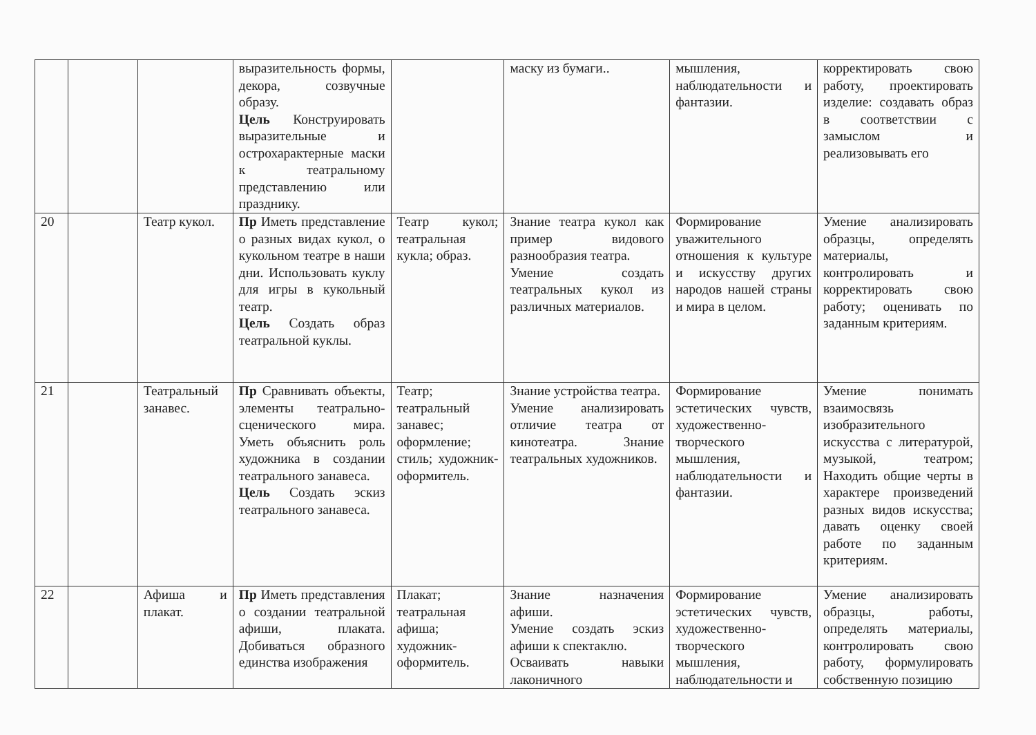| | | | выразительность формы, декора, созвучные образу. Цель Конструировать выразительные и острохарактерные маски к театральному представлению или празднику. | | маску из бумаги.. | мышления, наблюдательности и фантазии. | корректировать свою работу, проектировать изделие: создавать образ в соответствии с замыслом и реализовывать его |
| 20 | | Театр кукол. | Пр Иметь представление о разных видах кукол, о кукольном театре в наши дни. Использовать куклу для игры в кукольный театр. Цель Создать образ театральной куклы. | Театр кукол; театральная кукла; образ. | Знание театра кукол как пример видового разнообразия театра. Умение создать театральных кукол из различных материалов. | Формирование уважительного отношения к культуре и искусству других народов нашей страны и мира в целом. | Умение анализировать образцы, определять материалы, контролировать и корректировать свою работу; оценивать по заданным критериям. |
| 21 | | Театральный занавес. | Пр Сравнивать объекты, элементы театрально-сценического мира. Уметь объяснить роль художника в создании театрального занавеса. Цель Создать эскиз театрального занавеса. | Театр; театральный занавес; оформление; стиль; художник-оформитель. | Знание устройства театра. Умение анализировать отличие театра от кинотеатра. Знание театральных художников. | Формирование эстетических чувств, художественно-творческого мышления, наблюдательности и фантазии. | Умение понимать взаимосвязь изобразительного искусства с литературой, музыкой, театром; Находить общие черты в характере произведений разных видов искусства; давать оценку своей работе по заданным критериям. |
| 22 | | Афиша и плакат. | Пр Иметь представления о создании театральной афиши, плаката. Добиваться образного единства изображения | Плакат; театральная афиша; художник-оформитель. | Знание назначения афиши. Умение создать эскиз афиши к спектаклю. Осваивать навыки лаконичного | Формирование эстетических чувств, художественно-творческого мышления, наблюдательности и | Умение анализировать образцы, работы, определять материалы, контролировать свою работу, формулировать собственную позицию |